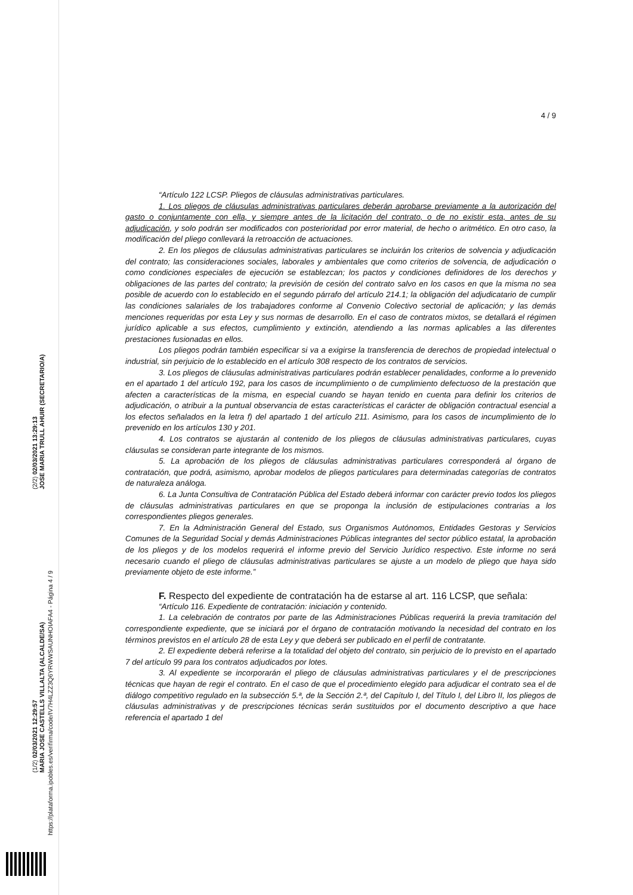(1/2) 02/03/2021 12:29:57
MARIA JOSE CASTELLS VILLALTA (ALCALDE/SA)
(2/2) 02/03/2021 13:29:13
JOSE MARIA TRULL AHUIR (SECRETARIO/A)
https://plataforma.ipobles.es/verifirma/code/IV7H4LZZ3Q6YRWWSAUNHOIAFA4 - Página 4 / 9
4 / 9
“Artículo 122 LCSP. Pliegos de cláusulas administrativas particulares.
1. Los pliegos de cláusulas administrativas particulares deberán aprobarse previamente a la autorización del gasto o conjuntamente con ella, y siempre antes de la licitación del contrato, o de no existir esta, antes de su adjudicación, y solo podrán ser modificados con posterioridad por error material, de hecho o aritmético. En otro caso, la modificación del pliego conllevará la retroacción de actuaciones.
2. En los pliegos de cláusulas administrativas particulares se incluirán los criterios de solvencia y adjudicación del contrato; las consideraciones sociales, laborales y ambientales que como criterios de solvencia, de adjudicación o como condiciones especiales de ejecución se establezcan; los pactos y condiciones definidores de los derechos y obligaciones de las partes del contrato; la previsión de cesión del contrato salvo en los casos en que la misma no sea posible de acuerdo con lo establecido en el segundo párrafo del artículo 214.1; la obligación del adjudicatario de cumplir las condiciones salariales de los trabajadores conforme al Convenio Colectivo sectorial de aplicación; y las demás menciones requeridas por esta Ley y sus normas de desarrollo. En el caso de contratos mixtos, se detallará el régimen jurídico aplicable a sus efectos, cumplimiento y extinción, atendiendo a las normas aplicables a las diferentes prestaciones fusionadas en ellos.
Los pliegos podrán también especificar si va a exigirse la transferencia de derechos de propiedad intelectual o industrial, sin perjuicio de lo establecido en el artículo 308 respecto de los contratos de servicios.
3. Los pliegos de cláusulas administrativas particulares podrán establecer penalidades, conforme a lo prevenido en el apartado 1 del artículo 192, para los casos de incumplimiento o de cumplimiento defectuoso de la prestación que afecten a características de la misma, en especial cuando se hayan tenido en cuenta para definir los criterios de adjudicación, o atribuir a la puntual observancia de estas características el carácter de obligación contractual esencial a los efectos señalados en la letra f) del apartado 1 del artículo 211. Asimismo, para los casos de incumplimiento de lo prevenido en los artículos 130 y 201.
4. Los contratos se ajustarán al contenido de los pliegos de cláusulas administrativas particulares, cuyas cláusulas se consideran parte integrante de los mismos.
5. La aprobación de los pliegos de cláusulas administrativas particulares corresponderá al órgano de contratación, que podrá, asimismo, aprobar modelos de pliegos particulares para determinadas categorías de contratos de naturaleza análoga.
6. La Junta Consultiva de Contratación Pública del Estado deberá informar con carácter previo todos los pliegos de cláusulas administrativas particulares en que se proponga la inclusión de estipulaciones contrarias a los correspondientes pliegos generales.
7. En la Administración General del Estado, sus Organismos Autónomos, Entidades Gestoras y Servicios Comunes de la Seguridad Social y demás Administraciones Públicas integrantes del sector público estatal, la aprobación de los pliegos y de los modelos requerirá el informe previo del Servicio Jurídico respectivo. Este informe no será necesario cuando el pliego de cláusulas administrativas particulares se ajuste a un modelo de pliego que haya sido previamente objeto de este informe.”
F. Respecto del expediente de contratación ha de estarse al art. 116 LCSP, que señala:
“Artículo 116. Expediente de contratación: iniciación y contenido.
1. La celebración de contratos por parte de las Administraciones Públicas requerirá la previa tramitación del correspondiente expediente, que se iniciará por el órgano de contratación motivando la necesidad del contrato en los términos previstos en el artículo 28 de esta Ley y que deberá ser publicado en el perfil de contratante.
2. El expediente deberá referirse a la totalidad del objeto del contrato, sin perjuicio de lo previsto en el apartado 7 del artículo 99 para los contratos adjudicados por lotes.
3. Al expediente se incorporarán el pliego de cláusulas administrativas particulares y el de prescripciones técnicas que hayan de regir el contrato. En el caso de que el procedimiento elegido para adjudicar el contrato sea el de diálogo competitivo regulado en la subsección 5.ª, de la Sección 2.ª, del Capítulo I, del Título I, del Libro II, los pliegos de cláusulas administrativas y de prescripciones técnicas serán sustituidos por el documento descriptivo a que hace referencia el apartado 1 del